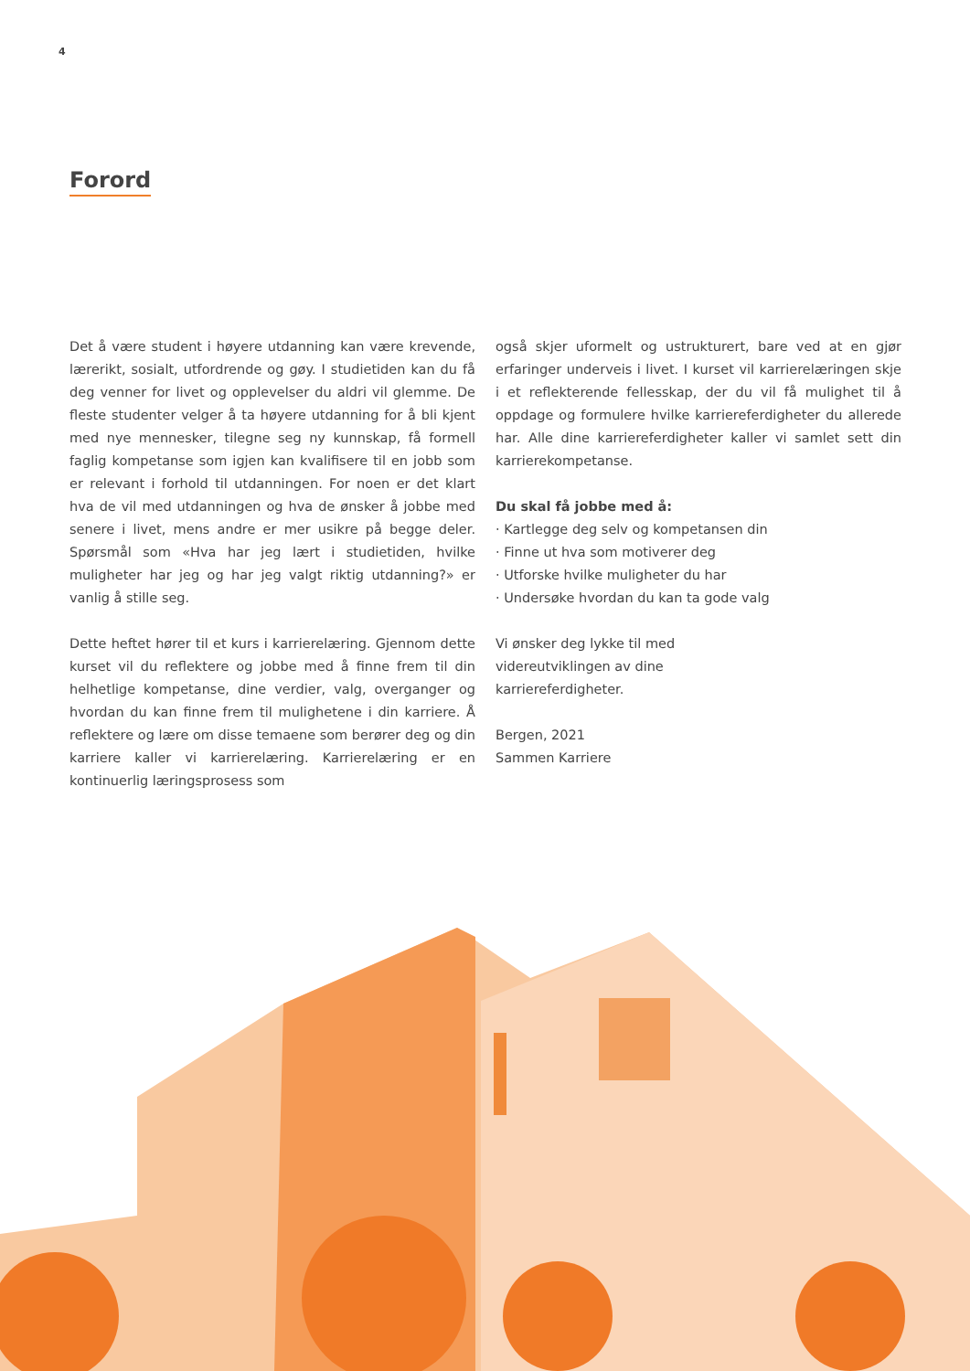4
Forord
Det å være student i høyere utdanning kan være krevende, lærerikt, sosialt, utfordrende og gøy. I studietiden kan du få deg venner for livet og opplevelser du aldri vil glemme. De fleste studenter velger å ta høyere utdanning for å bli kjent med nye mennesker, tilegne seg ny kunnskap, få formell faglig kompetanse som igjen kan kvalifisere til en jobb som er relevant i forhold til utdanningen. For noen er det klart hva de vil med utdanningen og hva de ønsker å jobbe med senere i livet, mens andre er mer usikre på begge deler. Spørsmål som «Hva har jeg lært i studietiden, hvilke muligheter har jeg og har jeg valgt riktig utdanning?» er vanlig å stille seg.
Dette heftet hører til et kurs i karrierelæring. Gjennom dette kurset vil du reflektere og jobbe med å finne frem til din helhetlige kompetanse, dine verdier, valg, overganger og hvordan du kan finne frem til mulighetene i din karriere. Å reflektere og lære om disse temaene som berører deg og din karriere kaller vi karrierelæring. Karrierelæring er en kontinuerlig læringsprosess som
også skjer uformelt og ustrukturert, bare ved at en gjør erfaringer underveis i livet. I kurset vil karrierelæringen skje i et reflekterende fellesskap, der du vil få mulighet til å oppdage og formulere hvilke karriereferdigheter du allerede har. Alle dine karriereferdigheter kaller vi samlet sett din karrierekompetanse.
Du skal få jobbe med å:
· Kartlegge deg selv og kompetansen din
· Finne ut hva som motiverer deg
· Utforske hvilke muligheter du har
· Undersøke hvordan du kan ta gode valg
Vi ønsker deg lykke til med
videreutviklingen av dine
karriereferdigheter.
Bergen, 2021
Sammen Karriere